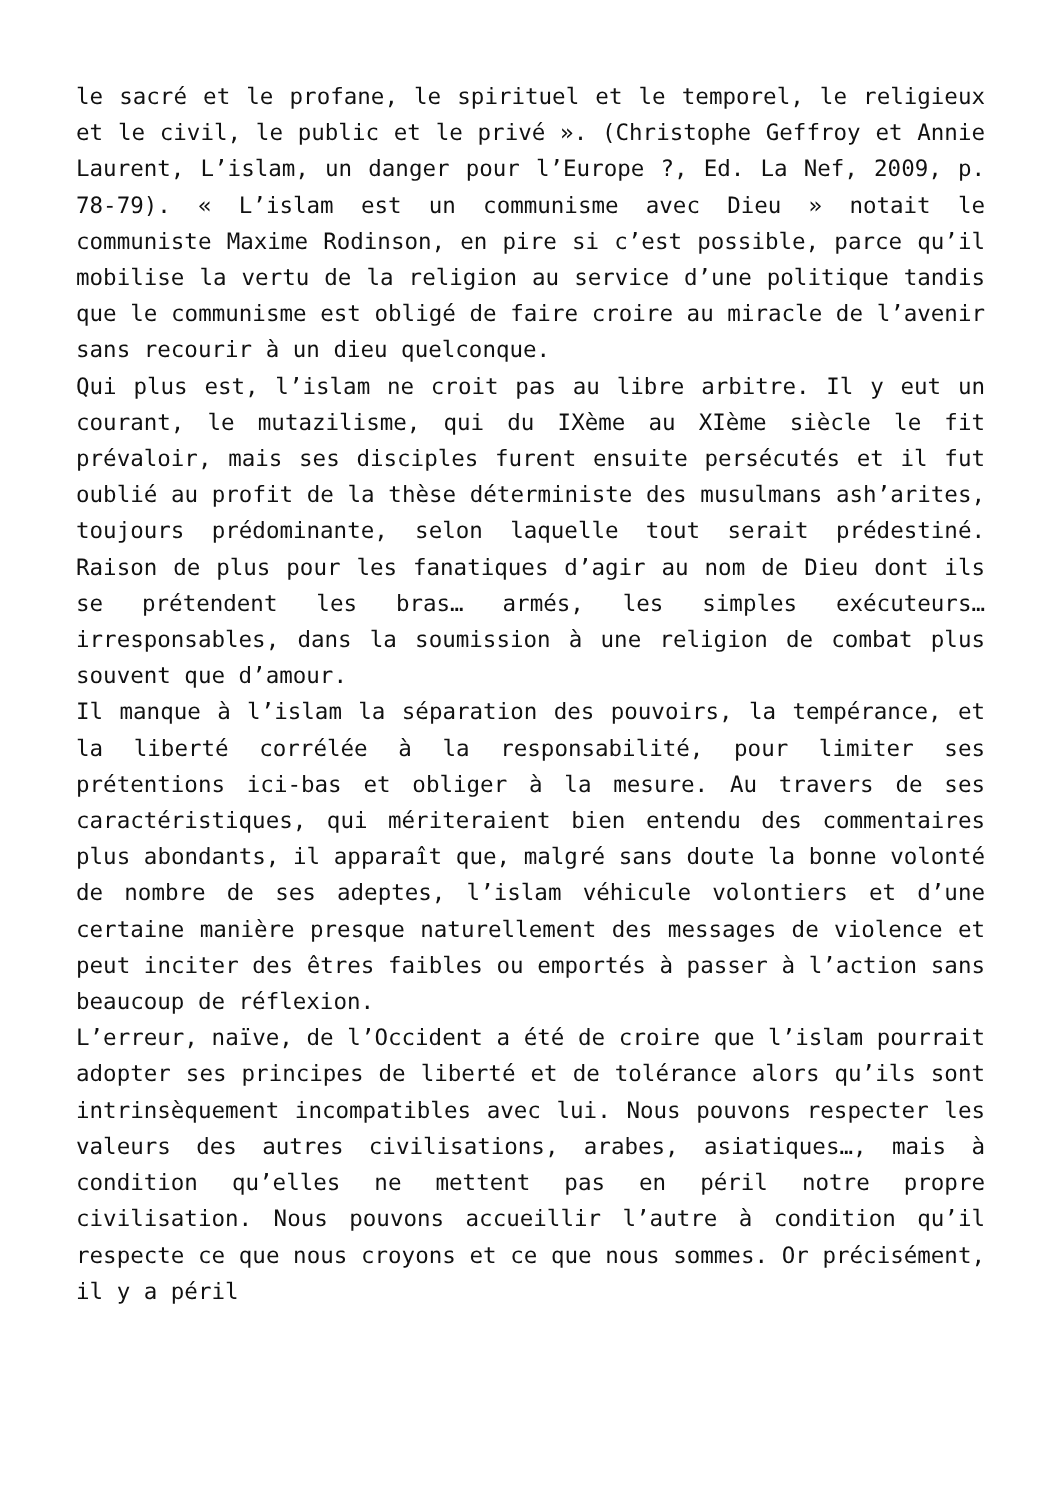le sacré et le profane, le spirituel et le temporel, le religieux et le civil, le public et le privé ». (Christophe Geffroy et Annie Laurent, L’islam, un danger pour l’Europe ?, Ed. La Nef, 2009, p. 78-79). « L’islam est un communisme avec Dieu » notait le communiste Maxime Rodinson, en pire si c’est possible, parce qu’il mobilise la vertu de la religion au service d’une politique tandis que le communisme est obligé de faire croire au miracle de l’avenir sans recourir à un dieu quelconque.
Qui plus est, l’islam ne croit pas au libre arbitre. Il y eut un courant, le mutazilisme, qui du IXème au XIème siècle le fit prévaloir, mais ses disciples furent ensuite persécutés et il fut oublié au profit de la thèse déterministe des musulmans ash’arites, toujours prédominante, selon laquelle tout serait prédestiné. Raison de plus pour les fanatiques d’agir au nom de Dieu dont ils se prétendent les bras… armés, les simples exécuteurs… irresponsables, dans la soumission à une religion de combat plus souvent que d’amour.
Il manque à l’islam la séparation des pouvoirs, la tempérance, et la liberté corrélée à la responsabilité, pour limiter ses prétentions ici-bas et obliger à la mesure. Au travers de ses caractéristiques, qui mériteraient bien entendu des commentaires plus abondants, il apparaît que, malgré sans doute la bonne volonté de nombre de ses adeptes, l’islam véhicule volontiers et d’une certaine manière presque naturellement des messages de violence et peut inciter des êtres faibles ou emportés à passer à l’action sans beaucoup de réflexion.
L’erreur, naïve, de l’Occident a été de croire que l’islam pourrait adopter ses principes de liberté et de tolérance alors qu’ils sont intrinsèquement incompatibles avec lui. Nous pouvons respecter les valeurs des autres civilisations, arabes, asiatiques…, mais à condition qu’elles ne mettent pas en péril notre propre civilisation. Nous pouvons accueillir l’autre à condition qu’il respecte ce que nous croyons et ce que nous sommes. Or précisément, il y a péril